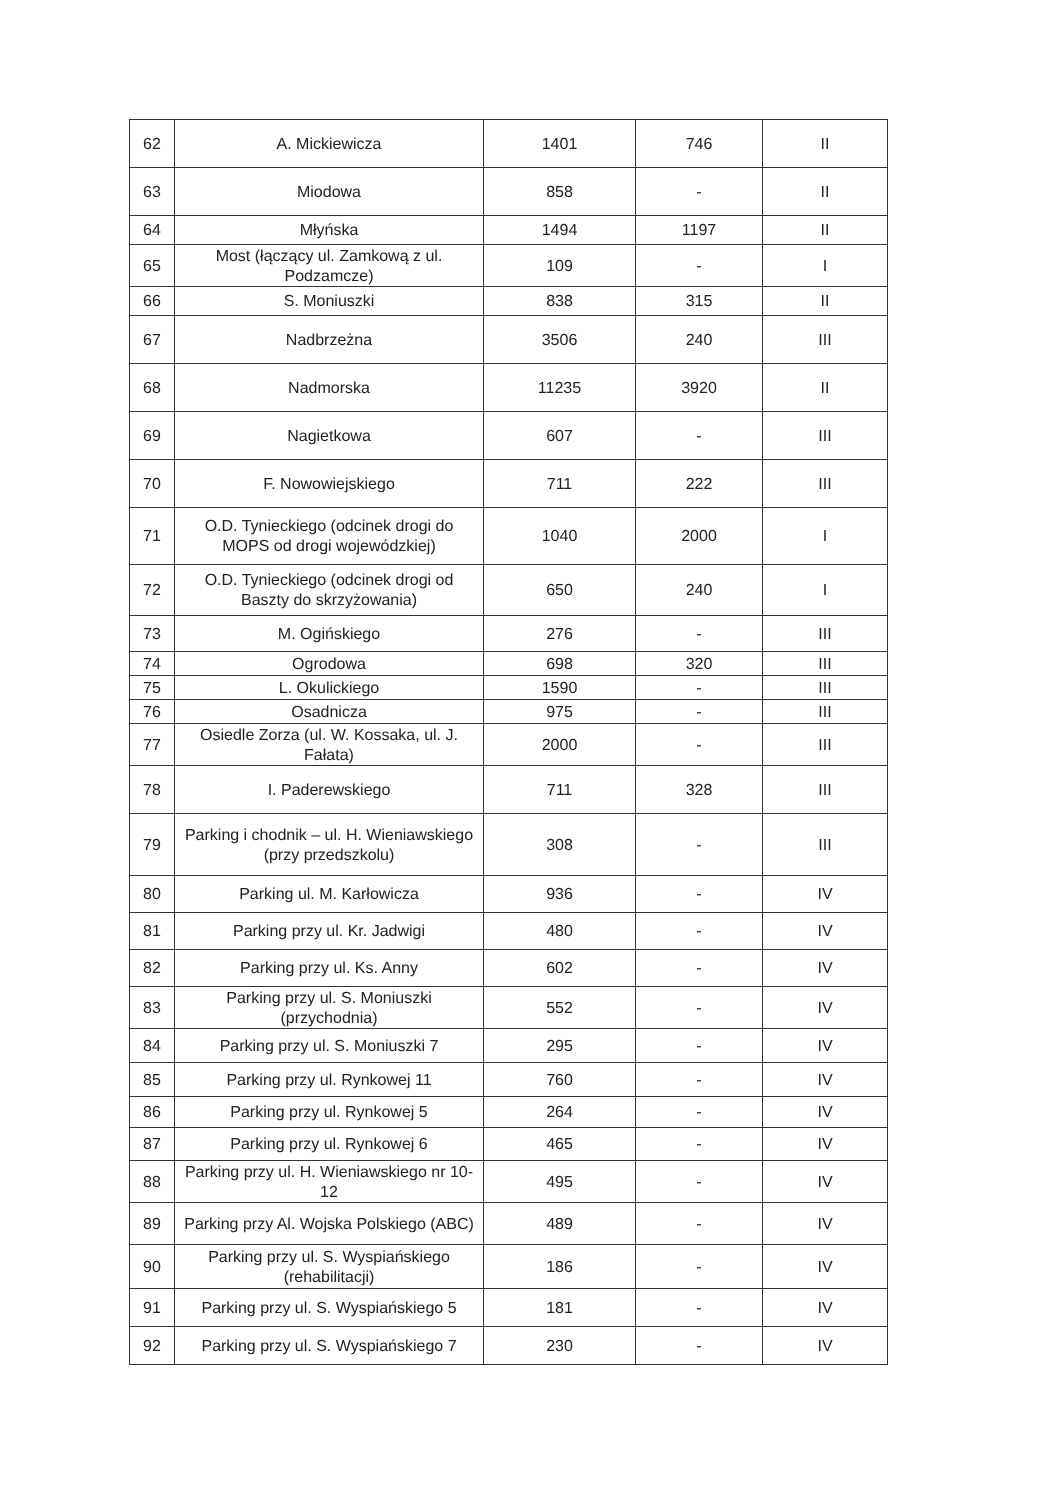| 62 | A. Mickiewicza | 1401 | 746 | II |
| 63 | Miodowa | 858 | - | II |
| 64 | Młyńska | 1494 | 1197 | II |
| 65 | Most (łączący ul. Zamkową z ul. Podzamcze) | 109 | - | I |
| 66 | S. Moniuszki | 838 | 315 | II |
| 67 | Nadbrzeżna | 3506 | 240 | III |
| 68 | Nadmorska | 11235 | 3920 | II |
| 69 | Nagietkowa | 607 | - | III |
| 70 | F. Nowowiejskiego | 711 | 222 | III |
| 71 | O.D. Tynieckiego (odcinek drogi do MOPS od drogi wojewódzkiej) | 1040 | 2000 | I |
| 72 | O.D. Tynieckiego (odcinek drogi od Baszty do skrzyżowania) | 650 | 240 | I |
| 73 | M. Ogińskiego | 276 | - | III |
| 74 | Ogrodowa | 698 | 320 | III |
| 75 | L. Okulickiego | 1590 | - | III |
| 76 | Osadnicza | 975 | - | III |
| 77 | Osiedle Zorza (ul. W. Kossaka, ul. J. Fałata) | 2000 | - | III |
| 78 | I. Paderewskiego | 711 | 328 | III |
| 79 | Parking i chodnik – ul. H. Wieniawskiego (przy przedszkolu) | 308 | - | III |
| 80 | Parking ul. M. Karłowicza | 936 | - | IV |
| 81 | Parking przy ul. Kr. Jadwigi | 480 | - | IV |
| 82 | Parking przy ul. Ks. Anny | 602 | - | IV |
| 83 | Parking przy ul. S. Moniuszki (przychodnia) | 552 | - | IV |
| 84 | Parking przy ul. S. Moniuszki 7 | 295 | - | IV |
| 85 | Parking przy ul. Rynkowej 11 | 760 | - | IV |
| 86 | Parking przy ul. Rynkowej 5 | 264 | - | IV |
| 87 | Parking przy ul. Rynkowej 6 | 465 | - | IV |
| 88 | Parking przy ul. H. Wieniawskiego nr 10-12 | 495 | - | IV |
| 89 | Parking przy Al. Wojska Polskiego (ABC) | 489 | - | IV |
| 90 | Parking przy ul. S. Wyspiańskiego (rehabilitacji) | 186 | - | IV |
| 91 | Parking przy ul. S. Wyspiańskiego 5 | 181 | - | IV |
| 92 | Parking przy ul. S. Wyspiańskiego 7 | 230 | - | IV |